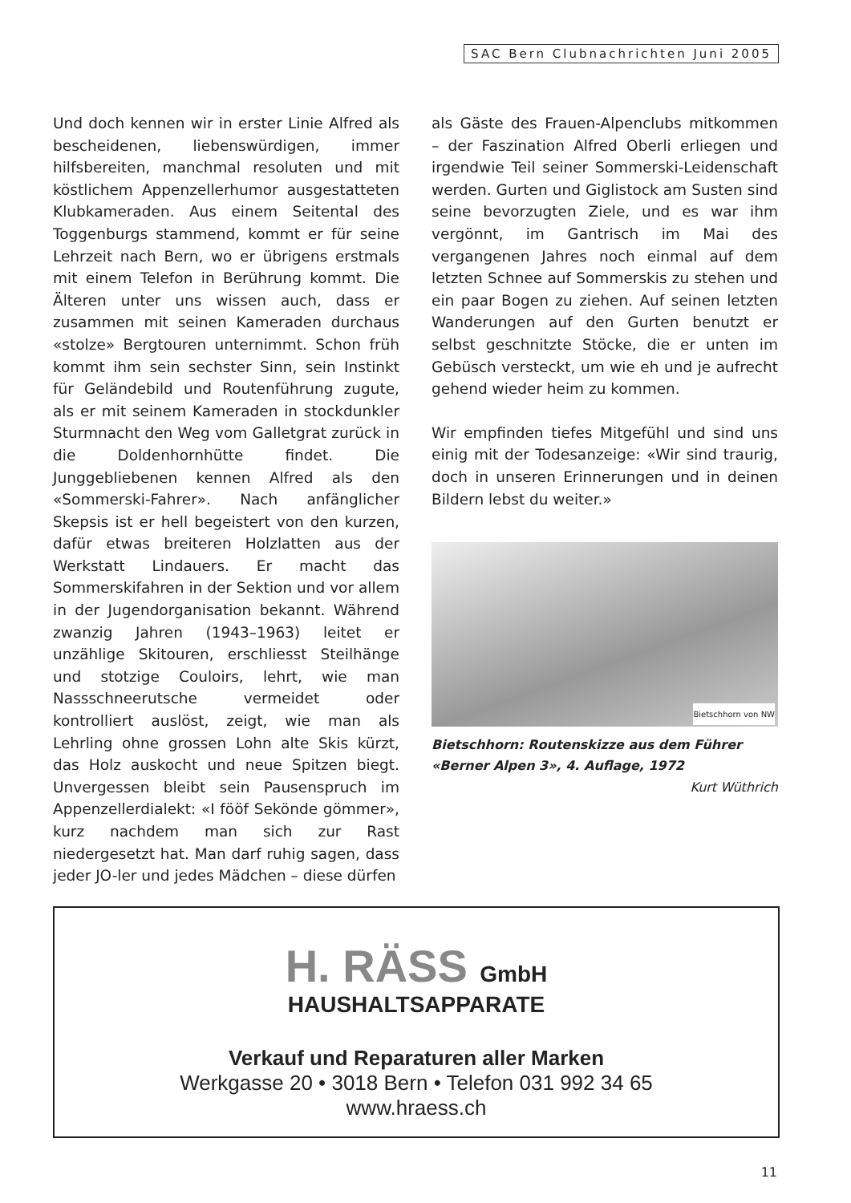SAC Bern Clubnachrichten Juni 2005
Und doch kennen wir in erster Linie Alfred als bescheidenen, liebenswürdigen, immer hilfsbereiten, manchmal resoluten und mit köstlichem Appenzellerhumor ausgestatteten Klubkameraden. Aus einem Seitental des Toggenburgs stammend, kommt er für seine Lehrzeit nach Bern, wo er übrigens erstmals mit einem Telefon in Berührung kommt. Die Älteren unter uns wissen auch, dass er zusammen mit seinen Kameraden durchaus «stolze» Bergtouren unternimmt. Schon früh kommt ihm sein sechster Sinn, sein Instinkt für Geländebild und Routenführung zugute, als er mit seinem Kameraden in stockdunkler Sturmnacht den Weg vom Galletgrat zurück in die Doldenhornhütte findet. Die Junggebliebenen kennen Alfred als den «Sommerski-Fahrer». Nach anfänglicher Skepsis ist er hell begeistert von den kurzen, dafür etwas breiteren Holzlatten aus der Werkstatt Lindauers. Er macht das Sommerskifahren in der Sektion und vor allem in der Jugendorganisation bekannt. Während zwanzig Jahren (1943–1963) leitet er unzählige Skitouren, erschliesst Steilhänge und stotzige Couloirs, lehrt, wie man Nassschneerutsche vermeidet oder kontrolliert auslöst, zeigt, wie man als Lehrling ohne grossen Lohn alte Skis kürzt, das Holz auskocht und neue Spitzen biegt. Unvergessen bleibt sein Pausenspruch im Appenzellerdialekt: «I fööf Sekönde gömmer», kurz nachdem man sich zur Rast niedergesetzt hat. Man darf ruhig sagen, dass jeder JO-ler und jedes Mädchen – diese dürfen
als Gäste des Frauen-Alpenclubs mitkommen – der Faszination Alfred Oberli erliegen und irgendwie Teil seiner Sommerski-Leidenschaft werden. Gurten und Giglistock am Susten sind seine bevorzugten Ziele, und es war ihm vergönnt, im Gantrisch im Mai des vergangenen Jahres noch einmal auf dem letzten Schnee auf Sommerskis zu stehen und ein paar Bogen zu ziehen. Auf seinen letzten Wanderungen auf den Gurten benutzt er selbst geschnitzte Stöcke, die er unten im Gebüsch versteckt, um wie eh und je aufrecht gehend wieder heim zu kommen.
Wir empfinden tiefes Mitgefühl und sind uns einig mit der Todesanzeige: «Wir sind traurig, doch in unseren Erinnerungen und in deinen Bildern lebst du weiter.»
Bietschhorn von NW
Bietschhorn: Routenskizze aus dem Führer «Berner Alpen 3», 4. Auflage, 1972
Kurt Wüthrich
H. RÄSS GmbH
HAUSHALTSAPPARATE
Verkauf und Reparaturen aller Marken
Werkgasse 20 • 3018 Bern • Telefon 031 992 34 65
www.hraess.ch
11